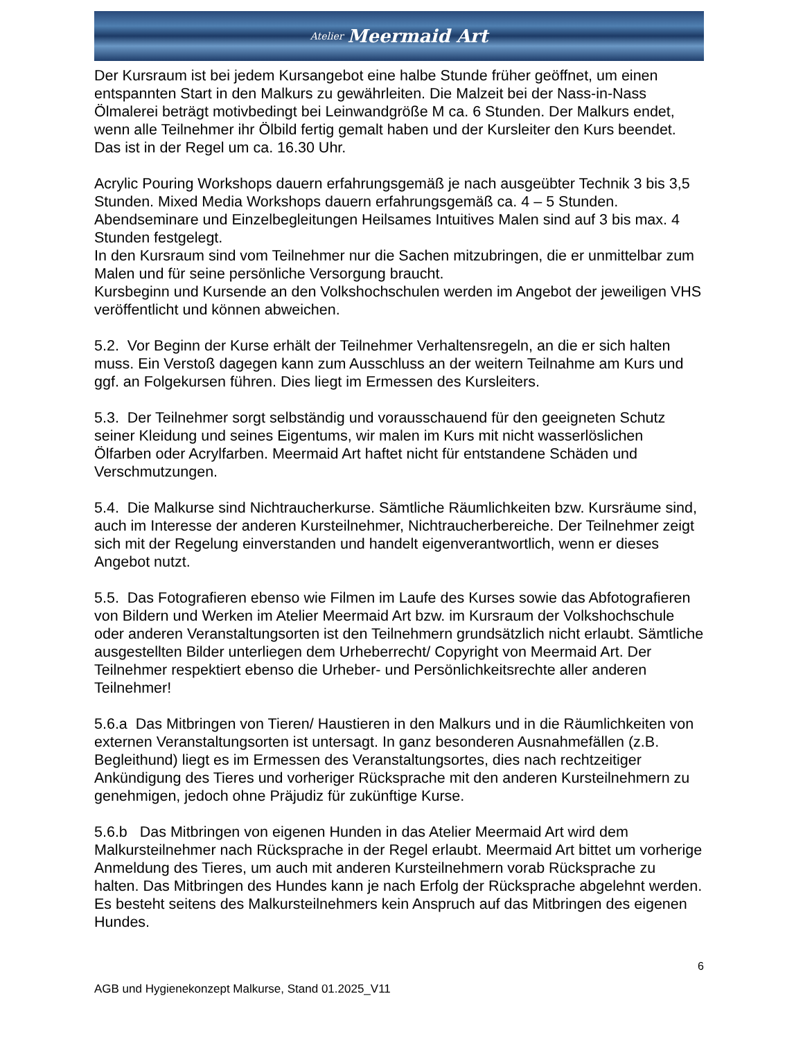Atelier Meermaid Art
Der Kursraum ist bei jedem Kursangebot eine halbe Stunde früher geöffnet, um einen entspannten Start in den Malkurs zu gewährleiten. Die Malzeit bei der Nass-in-Nass Ölmalerei beträgt motivbedingt bei Leinwandgröße M ca. 6 Stunden. Der Malkurs endet, wenn alle Teilnehmer ihr Ölbild fertig gemalt haben und der Kursleiter den Kurs beendet. Das ist in der Regel um ca. 16.30 Uhr.
Acrylic Pouring Workshops dauern erfahrungsgemäß je nach ausgeübter Technik 3 bis 3,5 Stunden. Mixed Media Workshops dauern erfahrungsgemäß ca. 4 – 5 Stunden. Abendseminare und Einzelbegleitungen Heilsames Intuitives Malen sind auf 3 bis max. 4 Stunden festgelegt.
In den Kursraum sind vom Teilnehmer nur die Sachen mitzubringen, die er unmittelbar zum Malen und für seine persönliche Versorgung braucht.
Kursbeginn und Kursende an den Volkshochschulen werden im Angebot der jeweiligen VHS veröffentlicht und können abweichen.
5.2. Vor Beginn der Kurse erhält der Teilnehmer Verhaltensregeln, an die er sich halten muss. Ein Verstoß dagegen kann zum Ausschluss an der weitern Teilnahme am Kurs und ggf. an Folgekursen führen. Dies liegt im Ermessen des Kursleiters.
5.3. Der Teilnehmer sorgt selbständig und vorausschauend für den geeigneten Schutz seiner Kleidung und seines Eigentums, wir malen im Kurs mit nicht wasserlöslichen Ölfarben oder Acrylfarben. Meermaid Art haftet nicht für entstandene Schäden und Verschmutzungen.
5.4. Die Malkurse sind Nichtraucherkurse. Sämtliche Räumlichkeiten bzw. Kursräume sind, auch im Interesse der anderen Kursteilnehmer, Nichtraucherbereiche. Der Teilnehmer zeigt sich mit der Regelung einverstanden und handelt eigenverantwortlich, wenn er dieses Angebot nutzt.
5.5. Das Fotografieren ebenso wie Filmen im Laufe des Kurses sowie das Abfotografieren von Bildern und Werken im Atelier Meermaid Art bzw. im Kursraum der Volkshochschule oder anderen Veranstaltungsorten ist den Teilnehmern grundsätzlich nicht erlaubt. Sämtliche ausgestellten Bilder unterliegen dem Urheberrecht/ Copyright von Meermaid Art. Der Teilnehmer respektiert ebenso die Urheber- und Persönlichkeitsrechte aller anderen Teilnehmer!
5.6.a Das Mitbringen von Tieren/ Haustieren in den Malkurs und in die Räumlichkeiten von externen Veranstaltungsorten ist untersagt. In ganz besonderen Ausnahmefällen (z.B. Begleithund) liegt es im Ermessen des Veranstaltungsortes, dies nach rechtzeitiger Ankündigung des Tieres und vorheriger Rücksprache mit den anderen Kursteilnehmern zu genehmigen, jedoch ohne Präjudiz für zukünftige Kurse.
5.6.b Das Mitbringen von eigenen Hunden in das Atelier Meermaid Art wird dem Malkursteilnehmer nach Rücksprache in der Regel erlaubt. Meermaid Art bittet um vorherige Anmeldung des Tieres, um auch mit anderen Kursteilnehmern vorab Rücksprache zu halten. Das Mitbringen des Hundes kann je nach Erfolg der Rücksprache abgelehnt werden. Es besteht seitens des Malkursteilnehmers kein Anspruch auf das Mitbringen des eigenen Hundes.
6
AGB und Hygienekonzept Malkurse, Stand 01.2025_V11